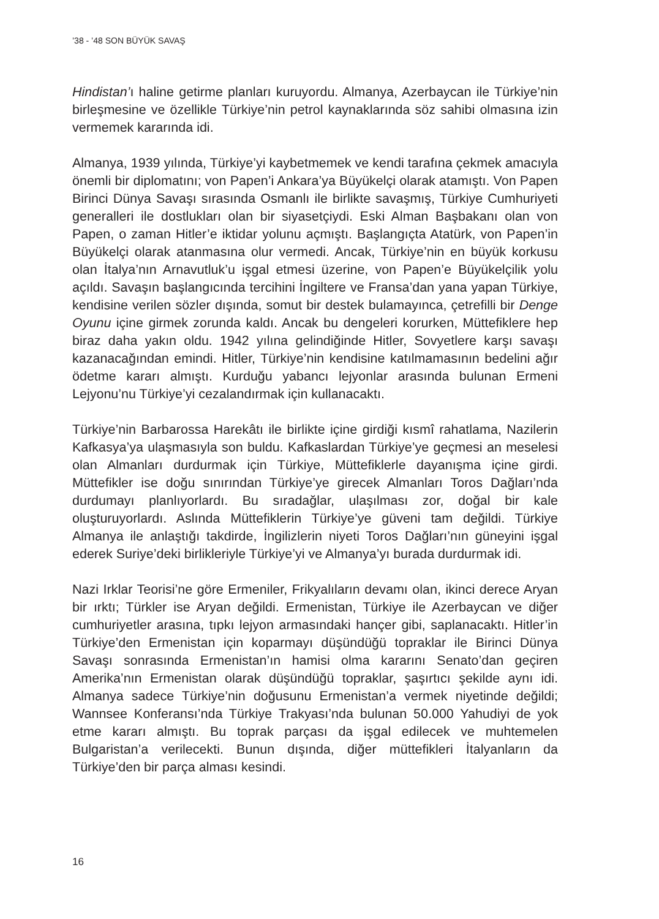’38 - ’48 SON BÜYÜK SAVAŞ
Hindistan’ı haline getirme planları kuruyordu. Almanya, Azerbaycan ile Türkiye’nin birleşmesine ve özellikle Türkiye’nin petrol kaynaklarında söz sahibi olmasına izin vermemek kararında idi.
Almanya, 1939 yılında, Türkiye’yi kaybetmemek ve kendi tarafına çekmek amacıyla önemli bir diplomatını; von Papen’i Ankara’ya Büyükelçi olarak atamıştı. Von Papen Birinci Dünya Savaşı sırasında Osmanlı ile birlikte savaşmış, Türkiye Cumhuriyeti generalleri ile dostlukları olan bir siyasetçiydi. Eski Alman Başbakanı olan von Papen, o zaman Hitler’e iktidar yolunu açmıştı. Başlangıçta Atatürk, von Papen’in Büyükelçi olarak atanmasına olur vermedi. Ancak, Türkiye’nin en büyük korkusu olan İtalya’nın Arnavutluk’u işgal etmesi üzerine, von Papen’e Büyükelçilik yolu açıldı. Savaşın başlangıcında tercihini İngiltere ve Fransa’dan yana yapan Türkiye, kendisine verilen sözler dışında, somut bir destek bulamayınca, çetrefilli bir Denge Oyunu içine girmek zorunda kaldı. Ancak bu dengeleri korurken, Müttefiklere hep biraz daha yakın oldu. 1942 yılına gelindiğinde Hitler, Sovyetlere karşı savaşı kazanacağından emindi. Hitler, Türkiye’nin kendisine katılmamasının bedelini ağır ödetme kararı almıştı. Kurduğu yabancı lejyonlar arasında bulunan Ermeni Lejyonu’nu Türkiye’yi cezalandırmak için kullanacaktı.
Türkiye’nin Barbarossa Harekâtı ile birlikte içine girdiği kısmî rahatlama, Nazilerin Kafkasya’ya ulaşmasıyla son buldu. Kafkaslardan Türkiye’ye geçmesi an meselesi olan Almanları durdurmak için Türkiye, Müttefiklerle dayanışma içine girdi. Müttefikler ise doğu sınırından Türkiye’ye girecek Almanları Toros Dağları’nda durdumayı planlıyorlardı. Bu sıradağlar, ulaşılması zor, doğal bir kale oluşturuyorlardı. Aslında Müttefiklerin Türkiye’ye güveni tam değildi. Türkiye Almanya ile anlaştığı takdirde, İngilizlerin niyeti Toros Dağları’nın güneyini işgal ederek Suriye’deki birlikleriyle Türkiye’yi ve Almanya’yı burada durdurmak idi.
Nazi Irklar Teorisi’ne göre Ermeniler, Frikyalıların devamı olan, ikinci derece Aryan bir ırktı; Türkler ise Aryan değildi. Ermenistan, Türkiye ile Azerbaycan ve diğer cumhuriyetler arasına, tıpkı lejyon armasındaki hançer gibi, saplanacaktı. Hitler’in Türkiye’den Ermenistan için koparmayı düşündüğü topraklar ile Birinci Dünya Savaşı sonrasında Ermenistan’ın hamisi olma kararını Senato’dan geçiren Amerika’nın Ermenistan olarak düşündüğü topraklar, şaşırtıcı şekilde aynı idi. Almanya sadece Türkiye’nin doğusunu Ermenistan’a vermek niyetinde değildi; Wannsee Konferansı’nda Türkiye Trakyası’nda bulunan 50.000 Yahudiyi de yok etme kararı almıştı. Bu toprak parçası da işgal edilecek ve muhtemelen Bulgaristan’a verilecekti. Bunun dışında, diğer müttefikleri İtalyanların da Türkiye’den bir parça alması kesindi.
16